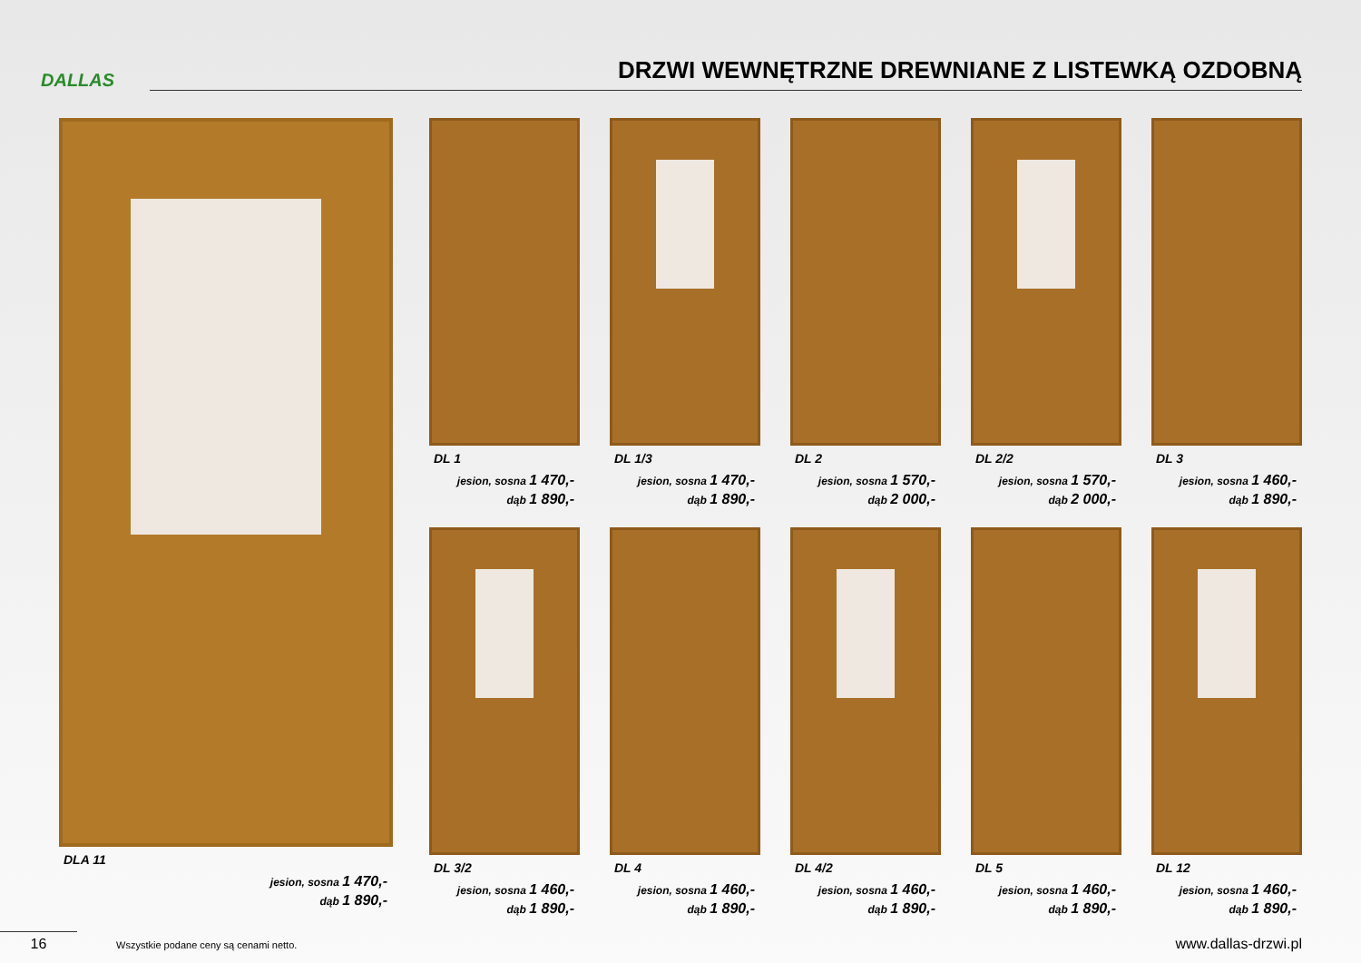DALLAS
DRZWI WEWNĘTRZNE DREWNIANE Z LISTEWKĄ OZDOBNĄ
DLA 11
jesion, sosna 1 470,-
dąb 1 890,-
DL 1
jesion, sosna 1 470,-
dąb 1 890,-
DL 1/3
jesion, sosna 1 470,-
dąb 1 890,-
DL 2
jesion, sosna 1 570,-
dąb 2 000,-
DL 2/2
jesion, sosna 1 570,-
dąb 2 000,-
DL 3
jesion, sosna 1 460,-
dąb 1 890,-
DL 3/2
jesion, sosna 1 460,-
dąb 1 890,-
DL 4
jesion, sosna 1 460,-
dąb 1 890,-
DL 4/2
jesion, sosna 1 460,-
dąb 1 890,-
DL 5
jesion, sosna 1 460,-
dąb 1 890,-
DL 12
jesion, sosna 1 460,-
dąb 1 890,-
16 Wszystkie podane ceny są cenami netto. www.dallas-drzwi.pl